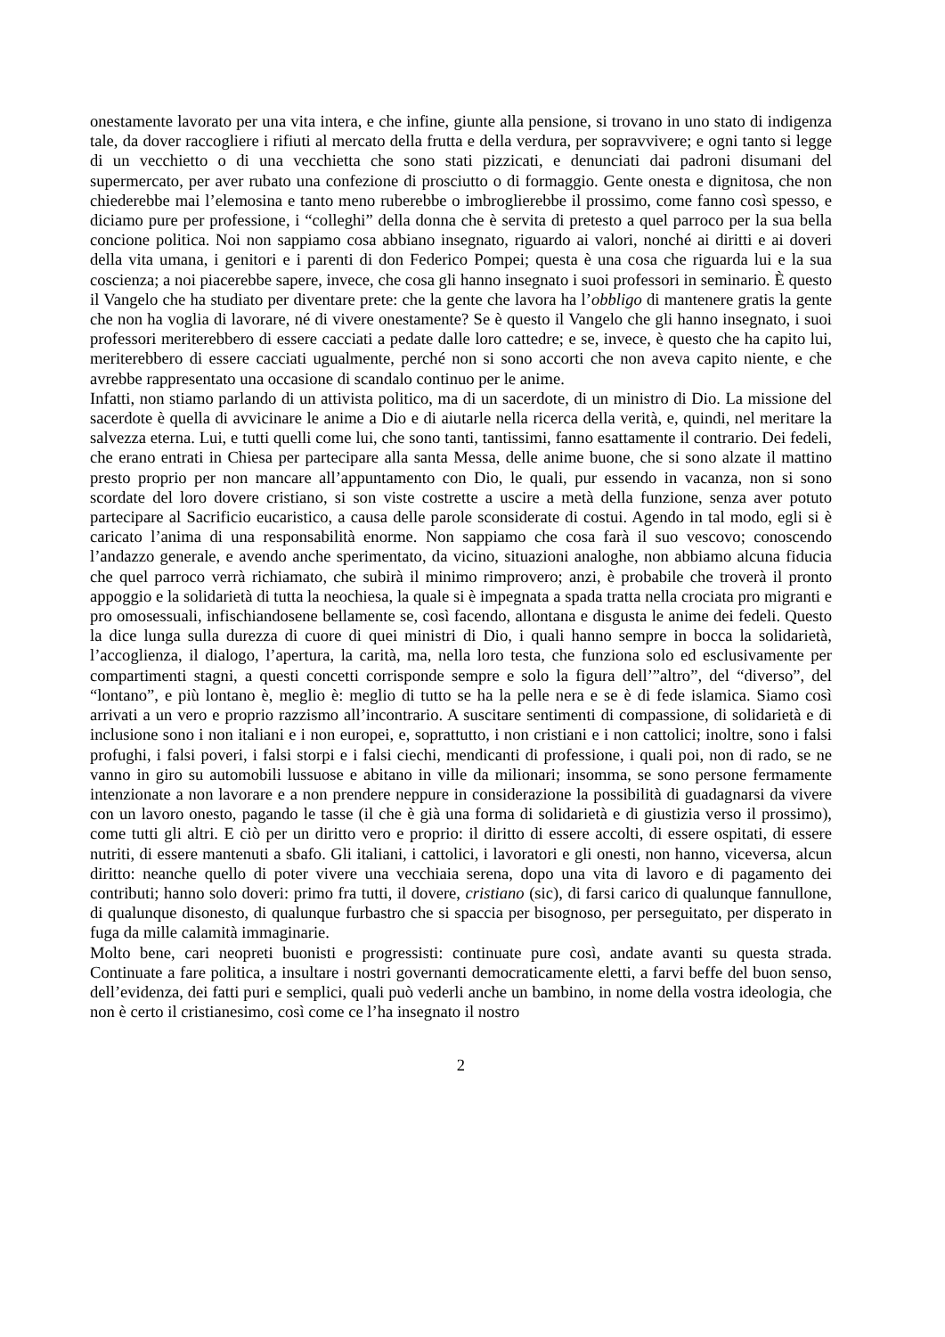onestamente lavorato per una vita intera, e che infine, giunte alla pensione, si trovano in uno stato di indigenza tale, da dover raccogliere i rifiuti al mercato della frutta e della verdura, per sopravvivere; e ogni tanto si legge di un vecchietto o di una vecchietta che sono stati pizzicati, e denunciati dai padroni disumani del supermercato, per aver rubato una confezione di prosciutto o di formaggio. Gente onesta e dignitosa, che non chiederebbe mai l’elemosina e tanto meno ruberebbe o imbroglierebbe il prossimo, come fanno così spesso, e diciamo pure per professione, i “colleghi” della donna che è servita di pretesto a quel parroco per la sua bella concione politica. Noi non sappiamo cosa abbiano insegnato, riguardo ai valori, nonché ai diritti e ai doveri della vita umana, i genitori e i parenti di don Federico Pompei; questa è una cosa che riguarda lui e la sua coscienza; a noi piacerebbe sapere, invece, che cosa gli hanno insegnato i suoi professori in seminario. È questo il Vangelo che ha studiato per diventare prete: che la gente che lavora ha l’obbligo di mantenere gratis la gente che non ha voglia di lavorare, né di vivere onestamente? Se è questo il Vangelo che gli hanno insegnato, i suoi professori meriterebbero di essere cacciati a pedate dalle loro cattedre; e se, invece, è questo che ha capito lui, meriterebbero di essere cacciati ugualmente, perché non si sono accorti che non aveva capito niente, e che avrebbe rappresentato una occasione di scandalo continuo per le anime.
Infatti, non stiamo parlando di un attivista politico, ma di un sacerdote, di un ministro di Dio. La missione del sacerdote è quella di avvicinare le anime a Dio e di aiutarle nella ricerca della verità, e, quindi, nel meritare la salvezza eterna. Lui, e tutti quelli come lui, che sono tanti, tantissimi, fanno esattamente il contrario. Dei fedeli, che erano entrati in Chiesa per partecipare alla santa Messa, delle anime buone, che si sono alzate il mattino presto proprio per non mancare all’appuntamento con Dio, le quali, pur essendo in vacanza, non si sono scordate del loro dovere cristiano, si son viste costrette a uscire a metà della funzione, senza aver potuto partecipare al Sacrificio eucaristico, a causa delle parole sconsiderate di costui. Agendo in tal modo, egli si è caricato l’anima di una responsabilità enorme. Non sappiamo che cosa farà il suo vescovo; conoscendo l’andazzo generale, e avendo anche sperimentato, da vicino, situazioni analoghe, non abbiamo alcuna fiducia che quel parroco verrà richiamato, che subirà il minimo rimprovero; anzi, è probabile che troverà il pronto appoggio e la solidarietà di tutta la neochiesa, la quale si è impegnata a spada tratta nella crociata pro migranti e pro omosessuali, infischiandosene bellamente se, così facendo, allontana e disgusta le anime dei fedeli. Questo la dice lunga sulla durezza di cuore di quei ministri di Dio, i quali hanno sempre in bocca la solidarietà, l’accoglienza, il dialogo, l’apertura, la carità, ma, nella loro testa, che funziona solo ed esclusivamente per compartimenti stagni, a questi concetti corrisponde sempre e solo la figura dell’”altro”, del “diverso”, del “lontano”, e più lontano è, meglio è: meglio di tutto se ha la pelle nera e se è di fede islamica. Siamo così arrivati a un vero e proprio razzismo all’incontrario. A suscitare sentimenti di compassione, di solidarietà e di inclusione sono i non italiani e i non europei, e, soprattutto, i non cristiani e i non cattolici; inoltre, sono i falsi profughi, i falsi poveri, i falsi storpi e i falsi ciechi, mendicanti di professione, i quali poi, non di rado, se ne vanno in giro su automobili lussuose e abitano in ville da milionari; insomma, se sono persone fermamente intenzionate a non lavorare e a non prendere neppure in considerazione la possibilità di guadagnarsi da vivere con un lavoro onesto, pagando le tasse (il che è già una forma di solidarietà e di giustizia verso il prossimo), come tutti gli altri. E ciò per un diritto vero e proprio: il diritto di essere accolti, di essere ospitati, di essere nutriti, di essere mantenuti a sbafo. Gli italiani, i cattolici, i lavoratori e gli onesti, non hanno, viceversa, alcun diritto: neanche quello di poter vivere una vecchiaia serena, dopo una vita di lavoro e di pagamento dei contributi; hanno solo doveri: primo fra tutti, il dovere, cristiano (sic), di farsi carico di qualunque fannullone, di qualunque disonesto, di qualunque furbastro che si spaccia per bisognoso, per perseguitato, per disperato in fuga da mille calamità immaginarie.
Molto bene, cari neopreti buonisti e progressisti: continuate pure così, andate avanti su questa strada. Continuate a fare politica, a insultare i nostri governanti democraticamente eletti, a farvi beffe del buon senso, dell’evidenza, dei fatti puri e semplici, quali può vederli anche un bambino, in nome della vostra ideologia, che non è certo il cristianesimo, così come ce l’ha insegnato il nostro
2